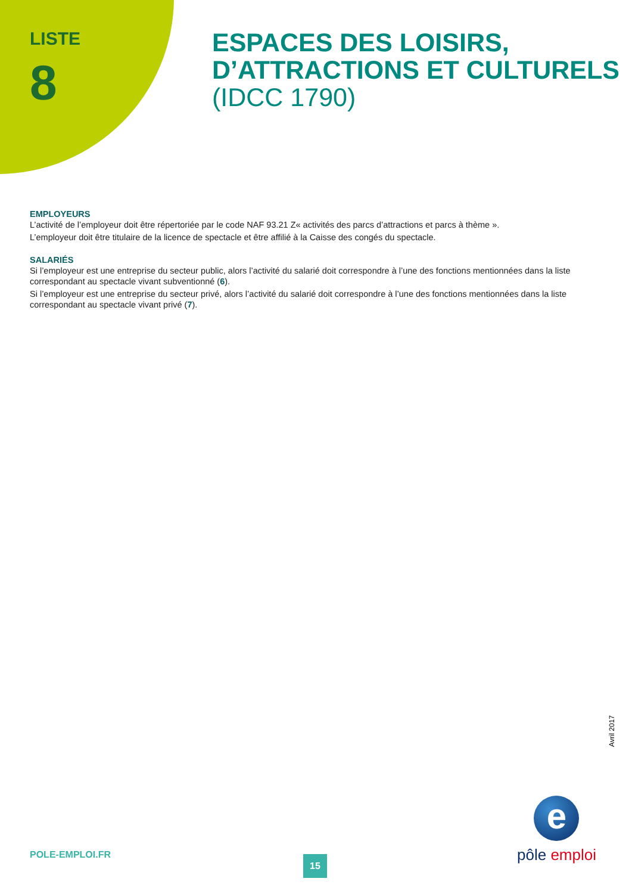LISTE
8
ESPACES DES LOISIRS,
D’ATTRACTIONS ET CULTURELS
(IDCC 1790)
EMPLOYEURS
L’activité de l’employeur doit être répertoriée par le code NAF 93.21 Z« activités des parcs d’attractions et parcs à thème ».
L’employeur doit être titulaire de la licence de spectacle et être affilié à la Caisse des congés du spectacle.
SALARIÉS
Si l’employeur est une entreprise du secteur public, alors l’activité du salarié doit correspondre à l’une des fonctions mentionnées dans la liste correspondant au spectacle vivant subventionné (6).
Si l’employeur est une entreprise du secteur privé, alors l’activité du salarié doit correspondre à l’une des fonctions mentionnées dans la liste correspondant au spectacle vivant privé (7).
Avril 2017
POLE-EMPLOI.FR 15
e
pôle emploi